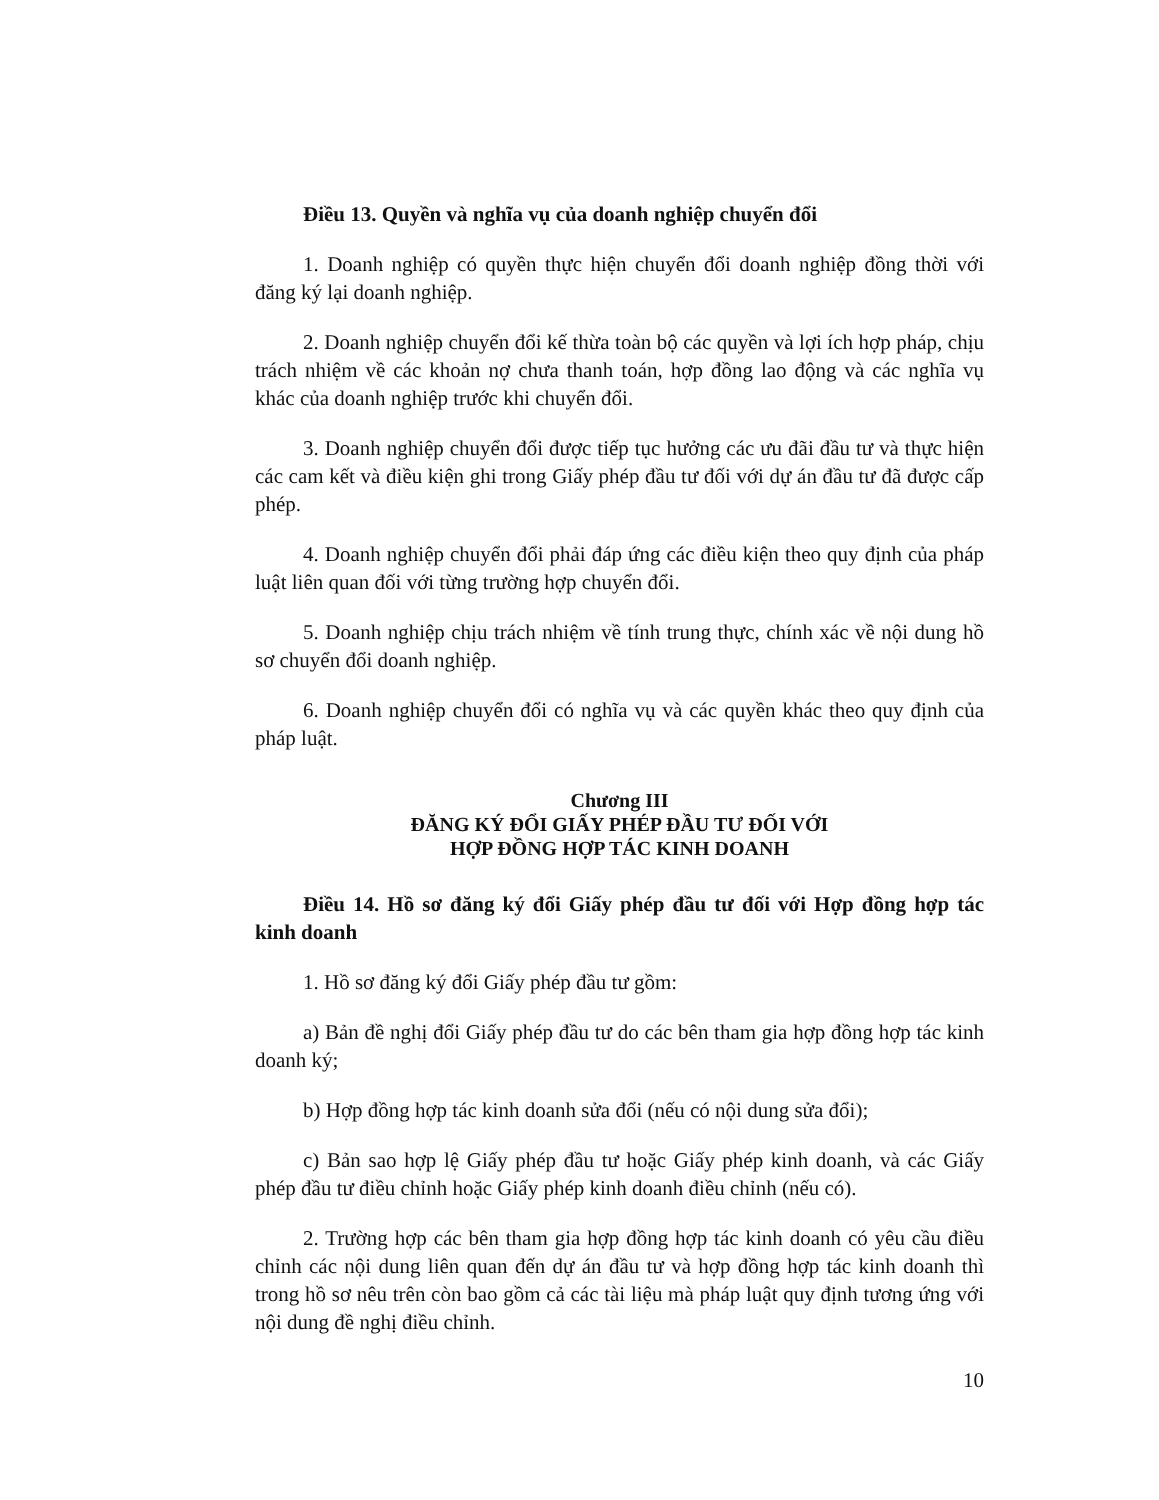Điều 13. Quyền và nghĩa vụ của doanh nghiệp chuyển đổi
1. Doanh nghiệp có quyền thực hiện chuyển đổi doanh nghiệp đồng thời với đăng ký lại doanh nghiệp.
2. Doanh nghiệp chuyển đổi kế thừa toàn bộ các quyền và lợi ích hợp pháp, chịu trách nhiệm về các khoản nợ chưa thanh toán, hợp đồng lao động và các nghĩa vụ khác của doanh nghiệp trước khi chuyển đổi.
3. Doanh nghiệp chuyển đổi được tiếp tục hưởng các ưu đãi đầu tư và thực hiện các cam kết và điều kiện ghi trong Giấy phép đầu tư đối với dự án đầu tư đã được cấp phép.
4. Doanh nghiệp chuyển đổi phải đáp ứng các điều kiện theo quy định của pháp luật liên quan đối với từng trường hợp chuyển đổi.
5. Doanh nghiệp chịu trách nhiệm về tính trung thực, chính xác về nội dung hồ sơ chuyển đổi doanh nghiệp.
6. Doanh nghiệp chuyển đổi có nghĩa vụ và các quyền khác theo quy định của pháp luật.
Chương III
ĐĂNG KÝ ĐỔI GIẤY PHÉP ĐẦU TƯ ĐỐI VỚI
HỢP ĐỒNG HỢP TÁC KINH DOANH
Điều 14. Hồ sơ đăng ký đổi Giấy phép đầu tư đối với Hợp đồng hợp tác kinh doanh
1. Hồ sơ đăng ký đổi Giấy phép đầu tư gồm:
a) Bản đề nghị đổi Giấy phép đầu tư do các bên tham gia hợp đồng hợp tác kinh doanh ký;
b) Hợp đồng hợp tác kinh doanh sửa đổi (nếu có nội dung sửa đổi);
c) Bản sao hợp lệ Giấy phép đầu tư hoặc Giấy phép kinh doanh, và các Giấy phép đầu tư điều chỉnh hoặc Giấy phép kinh doanh điều chỉnh (nếu có).
2. Trường hợp các bên tham gia hợp đồng hợp tác kinh doanh có yêu cầu điều chỉnh các nội dung liên quan đến dự án đầu tư và hợp đồng hợp tác kinh doanh thì trong hồ sơ nêu trên còn bao gồm cả các tài liệu mà pháp luật quy định tương ứng với nội dung đề nghị điều chỉnh.
10